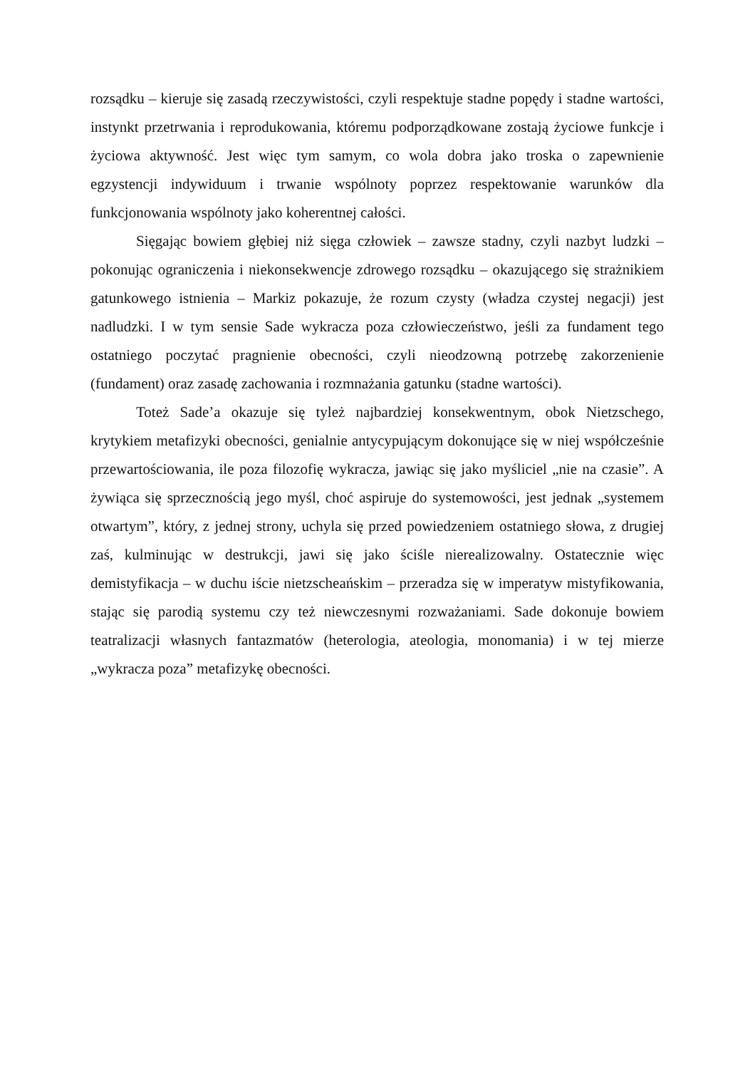rozsądku – kieruje się zasadą rzeczywistości, czyli respektuje stadne popędy i stadne wartości, instynkt przetrwania i reprodukowania, któremu podporządkowane zostają życiowe funkcje i życiowa aktywność. Jest więc tym samym, co wola dobra jako troska o zapewnienie egzystencji indywiduum i trwanie wspólnoty poprzez respektowanie warunków dla funkcjonowania wspólnoty jako koherentnej całości.
Sięgając bowiem głębiej niż sięga człowiek – zawsze stadny, czyli nazbyt ludzki – pokonując ograniczenia i niekonsekwencje zdrowego rozsądku – okazującego się strażnikiem gatunkowego istnienia – Markiz pokazuje, że rozum czysty (władza czystej negacji) jest nadludzki. I w tym sensie Sade wykracza poza człowieczeństwo, jeśli za fundament tego ostatniego poczytać pragnienie obecności, czyli nieodzowną potrzebę zakorzenienie (fundament) oraz zasadę zachowania i rozmnażania gatunku (stadne wartości).
Toteż Sade’a okazuje się tyleż najbardziej konsekwentnym, obok Nietzschego, krytykiem metafizyki obecności, genialnie antycypującym dokonujące się w niej współcześnie przewartościowania, ile poza filozofię wykracza, jawiąc się jako myśliciel „nie na czasie”. A żywiąca się sprzecznością jego myśl, choć aspiruje do systemowości, jest jednak „systemem otwartym”, który, z jednej strony, uchyla się przed powiedzeniem ostatniego słowa, z drugiej zaś, kulminując w destrukcji, jawi się jako ściśle nierealizowalny. Ostatecznie więc demistyfikacja – w duchu iście nietzscheańskim – przeradza się w imperatyw mistyfikowania, stając się parodią systemu czy też niewczesnymi rozważaniami. Sade dokonuje bowiem teatralizacji własnych fantazmatów (heterologia, ateologia, monomania) i w tej mierze „wykracza poza” metafizykę obecności.